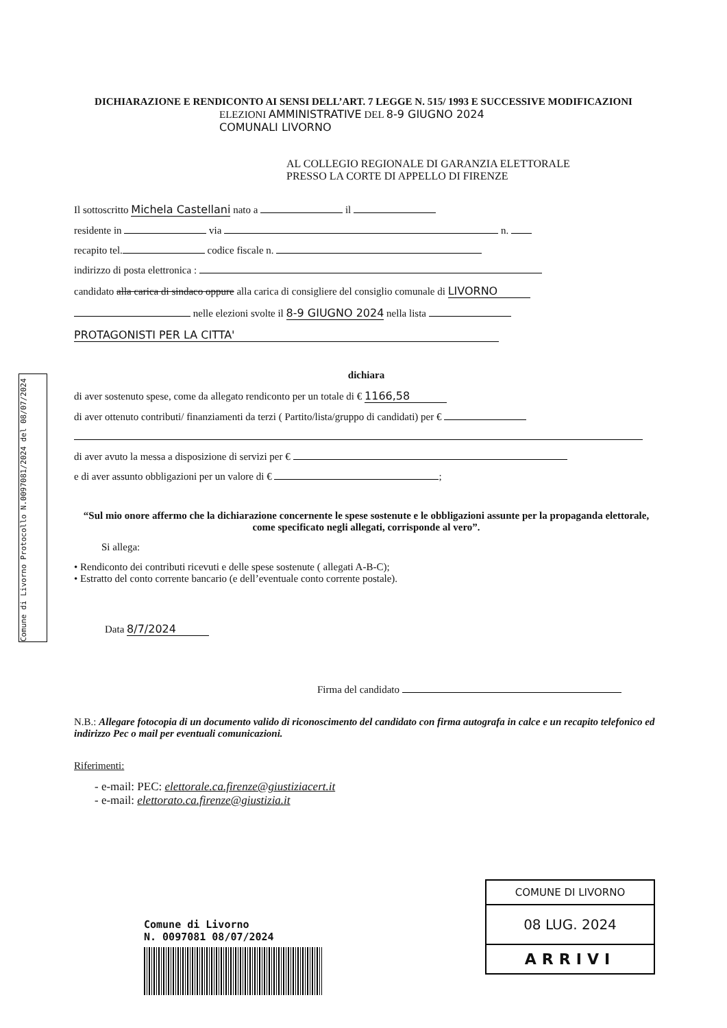Comune di Livorno Protocollo N.0097081/2024 del 08/07/2024
DICHIARAZIONE E RENDICONTO AI SENSI DELL’ART. 7 LEGGE N. 515/ 1993 E SUCCESSIVE MODIFICAZIONI
ELEZIONI AMMINISTRATIVE DEL 8-9 GIUGNO 2024
COMUNALI LIVORNO
AL COLLEGIO REGIONALE DI GARANZIA ELETTORALE
PRESSO LA CORTE DI APPELLO DI FIRENZE
Il sottoscritto Michela Castellani nato a il
residente in via n.
recapito tel. codice fiscale n.
indirizzo di posta elettronica :
candidato alla carica di sindaco oppure alla carica di consigliere del consiglio comunale di LIVORNO
nelle elezioni svolte il 8-9 GIUGNO 2024 nella lista
PROTAGONISTI PER LA CITTA'
dichiara
di aver sostenuto spese, come da allegato rendiconto per un totale di € 1166,58
di aver ottenuto contributi/ finanziamenti da terzi ( Partito/lista/gruppo di candidati) per €
di aver avuto la messa a disposizione di servizi per €
e di aver assunto obbligazioni per un valore di € ;
“Sul mio onore affermo che la dichiarazione concernente le spese sostenute e le obbligazioni assunte per la propaganda elettorale, come specificato negli allegati, corrisponde al vero”.
Si allega:
• Rendiconto dei contributi ricevuti e delle spese sostenute ( allegati A-B-C);
• Estratto del conto corrente bancario (e dell’eventuale conto corrente postale).
Data 8/7/2024
Firma del candidato
N.B.: Allegare fotocopia di un documento valido di riconoscimento del candidato con firma autografa in calce e un recapito telefonico ed indirizzo Pec o mail per eventuali comunicazioni.
Riferimenti:
- e-mail: PEC: elettorale.ca.firenze@giustiziacert.it
- e-mail: elettorato.ca.firenze@giustizia.it
Comune di Livorno
N. 0097081 08/07/2024
COMUNE DI LIVORNO
08 LUG. 2024
ARRIVI